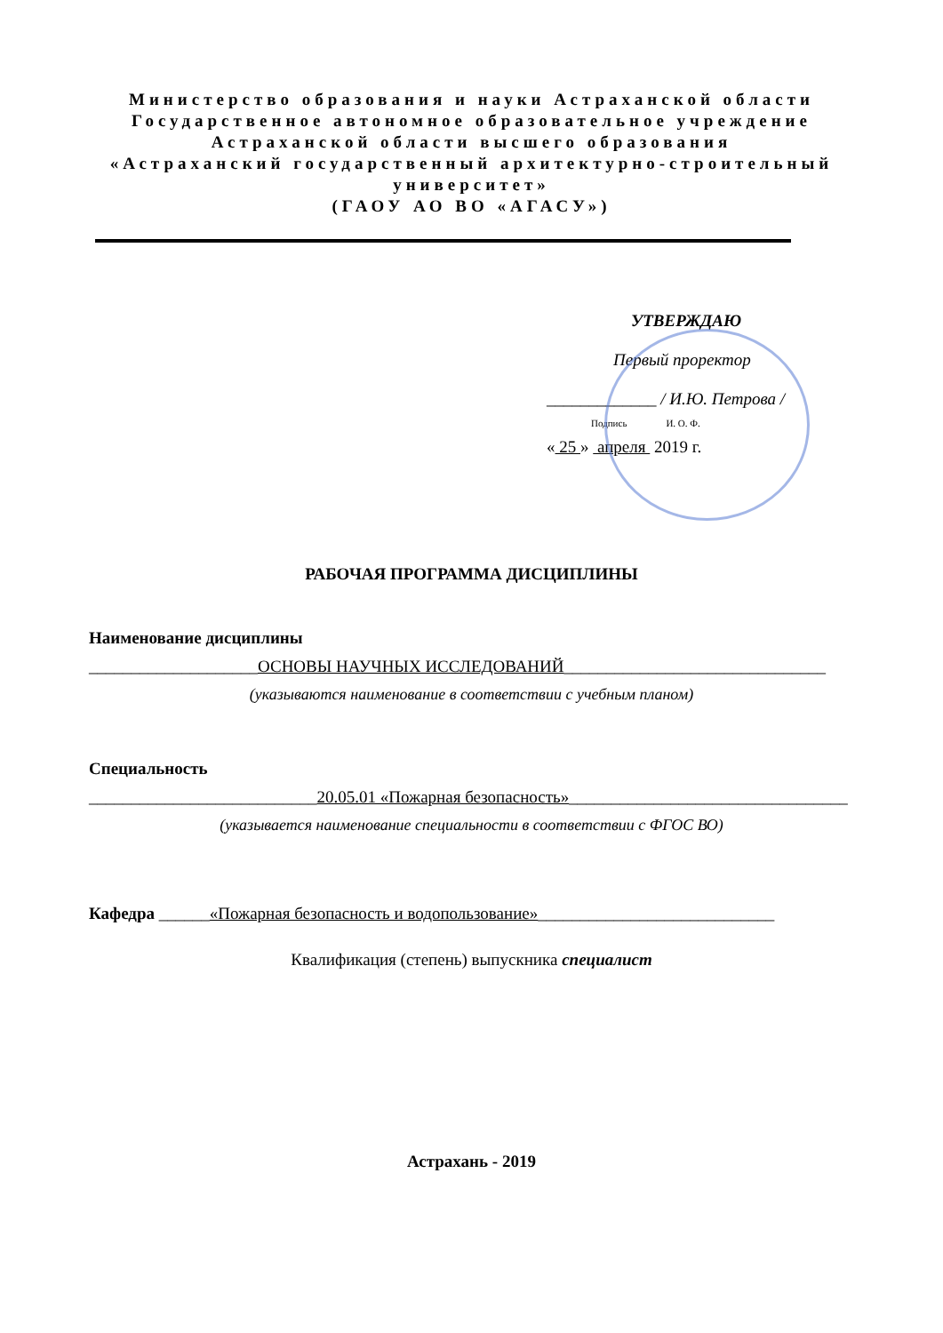Министерство образования и науки Астраханской области
Государственное автономное образовательное учреждение
Астраханской области высшего образования
«Астраханский государственный архитектурно-строительный
университет»
(ГАОУ АО ВО «АГАСУ»)
УТВЕРЖДАЮ
Первый проректор
_____________ / И.Ю. Петрова /
Подпись И. О. Ф.
« 25 » апреля 2019 г.
РАБОЧАЯ ПРОГРАММА ДИСЦИПЛИНЫ
Наименование дисциплины
____________________ОСНОВЫ НАУЧНЫХ ИССЛЕДОВАНИЙ_______________________________
(указываются наименование в соответствии с учебным планом)
Специальность
___________________________20.05.01 «Пожарная безопасность»_________________________________
(указывается наименование специальности в соответствии с ФГОС ВО)
Кафедра ______«Пожарная безопасность и водопользование»____________________________
Квалификация (степень) выпускника специалист
Астрахань - 2019